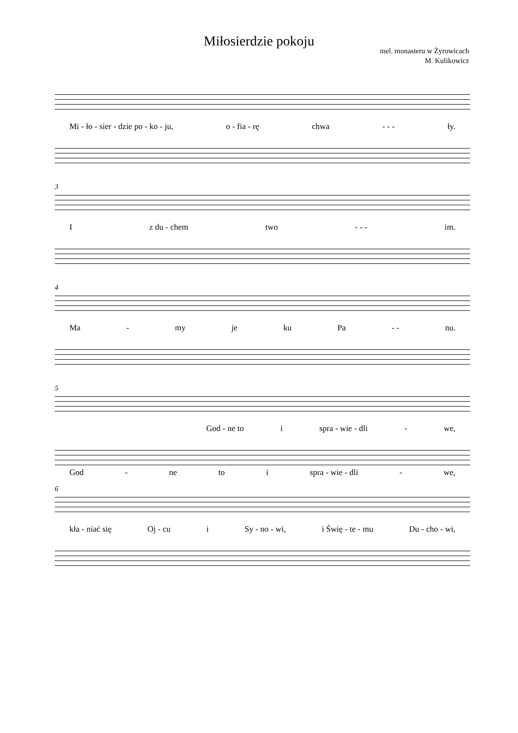Miłosierdzie pokoju
mel. monasteru w Żyrowicach
M. Kulikowicz
Mi - ło - sier - dzie po - ko - ju, o - fia - rę chwa - - - ły.
3
Iz du - chem two - - - im.
4
Ma - my je ku Pa - - nu.
5
God - ne to i spra - wie - dli - we,
God - ne to i spra - wie - dli - we,
6
kła - niać się Oj - cu i Sy - no - wi, i Świę - te - mu Du - cho - wi,